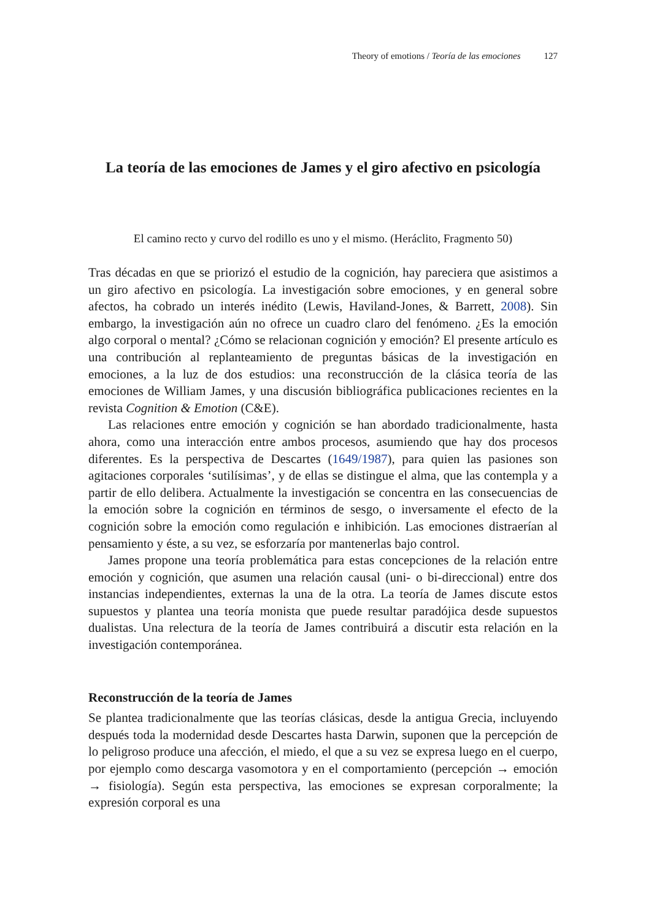Theory of emotions / Teoría de las emociones 127
La teoría de las emociones de James y el giro afectivo en psicología
El camino recto y curvo del rodillo es uno y el mismo. (Heráclito, Fragmento 50)
Tras décadas en que se priorizó el estudio de la cognición, hay pareciera que asistimos a un giro afectivo en psicología. La investigación sobre emociones, y en general sobre afectos, ha cobrado un interés inédito (Lewis, Haviland-Jones, & Barrett, 2008). Sin embargo, la investigación aún no ofrece un cuadro claro del fenómeno. ¿Es la emoción algo corporal o mental? ¿Cómo se relacionan cognición y emoción? El presente artículo es una contribución al replanteamiento de preguntas básicas de la investigación en emociones, a la luz de dos estudios: una reconstrucción de la clásica teoría de las emociones de William James, y una discusión bibliográfica publicaciones recientes en la revista Cognition & Emotion (C&E).
Las relaciones entre emoción y cognición se han abordado tradicionalmente, hasta ahora, como una interacción entre ambos procesos, asumiendo que hay dos procesos diferentes. Es la perspectiva de Descartes (1649/1987), para quien las pasiones son agitaciones corporales ‘sutilísimas’, y de ellas se distingue el alma, que las contempla y a partir de ello delibera. Actualmente la investigación se concentra en las consecuencias de la emoción sobre la cognición en términos de sesgo, o inversamente el efecto de la cognición sobre la emoción como regulación e inhibición. Las emociones distraerían al pensamiento y éste, a su vez, se esforzaría por mantenerlas bajo control.
James propone una teoría problemática para estas concepciones de la relación entre emoción y cognición, que asumen una relación causal (uni- o bi-direccional) entre dos instancias independientes, externas la una de la otra. La teoría de James discute estos supuestos y plantea una teoría monista que puede resultar paradójica desde supuestos dualistas. Una relectura de la teoría de James contribuirá a discutir esta relación en la investigación contemporánea.
Reconstrucción de la teoría de James
Se plantea tradicionalmente que las teorías clásicas, desde la antigua Grecia, incluyendo después toda la modernidad desde Descartes hasta Darwin, suponen que la percepción de lo peligroso produce una afección, el miedo, el que a su vez se expresa luego en el cuerpo, por ejemplo como descarga vasomotora y en el comportamiento (percepción → emoción → fisiología). Según esta perspectiva, las emociones se expresan corporalmente; la expresión corporal es una